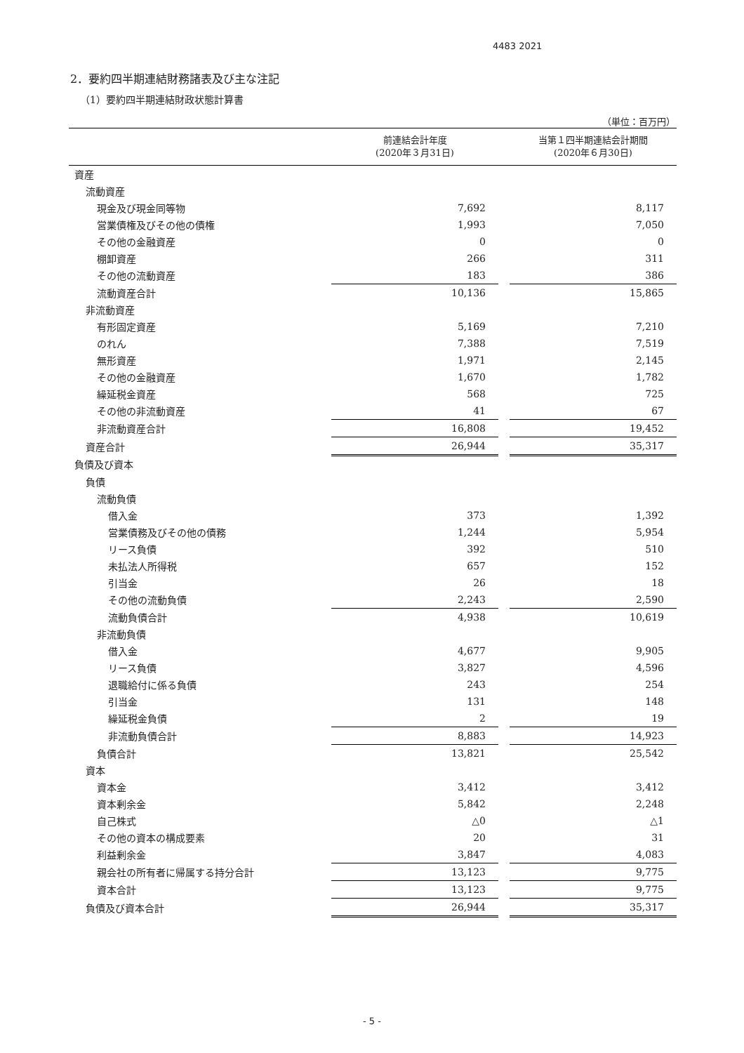4483 2021
2．要約四半期連結財務諸表及び主な注記
（1）要約四半期連結財政状態計算書
（単位：百万円）
| | 前連結会計年度 (2020年３月31日) | | 当第１四半期連結会計期間 (2020年６月30日) |
| --- | --- | --- | --- |
| 資産 | | | |
| 流動資産 | | | |
| 現金及び現金同等物 | 7,692 | | 8,117 |
| 営業債権及びその他の債権 | 1,993 | | 7,050 |
| その他の金融資産 | 0 | | 0 |
| 棚卸資産 | 266 | | 311 |
| その他の流動資産 | 183 | | 386 |
| 流動資産合計 | 10,136 | | 15,865 |
| 非流動資産 | | | |
| 有形固定資産 | 5,169 | | 7,210 |
| のれん | 7,388 | | 7,519 |
| 無形資産 | 1,971 | | 2,145 |
| その他の金融資産 | 1,670 | | 1,782 |
| 繰延税金資産 | 568 | | 725 |
| その他の非流動資産 | 41 | | 67 |
| 非流動資産合計 | 16,808 | | 19,452 |
| 資産合計 | 26,944 | | 35,317 |
| 負債及び資本 | | | |
| 負債 | | | |
| 流動負債 | | | |
| 借入金 | 373 | | 1,392 |
| 営業債務及びその他の債務 | 1,244 | | 5,954 |
| リース負債 | 392 | | 510 |
| 未払法人所得税 | 657 | | 152 |
| 引当金 | 26 | | 18 |
| その他の流動負債 | 2,243 | | 2,590 |
| 流動負債合計 | 4,938 | | 10,619 |
| 非流動負債 | | | |
| 借入金 | 4,677 | | 9,905 |
| リース負債 | 3,827 | | 4,596 |
| 退職給付に係る負債 | 243 | | 254 |
| 引当金 | 131 | | 148 |
| 繰延税金負債 | 2 | | 19 |
| 非流動負債合計 | 8,883 | | 14,923 |
| 負債合計 | 13,821 | | 25,542 |
| 資本 | | | |
| 資本金 | 3,412 | | 3,412 |
| 資本剰余金 | 5,842 | | 2,248 |
| 自己株式 | △0 | | △1 |
| その他の資本の構成要素 | 20 | | 31 |
| 利益剰余金 | 3,847 | | 4,083 |
| 親会社の所有者に帰属する持分合計 | 13,123 | | 9,775 |
| 資本合計 | 13,123 | | 9,775 |
| 負債及び資本合計 | 26,944 | | 35,317 |
- 5 -